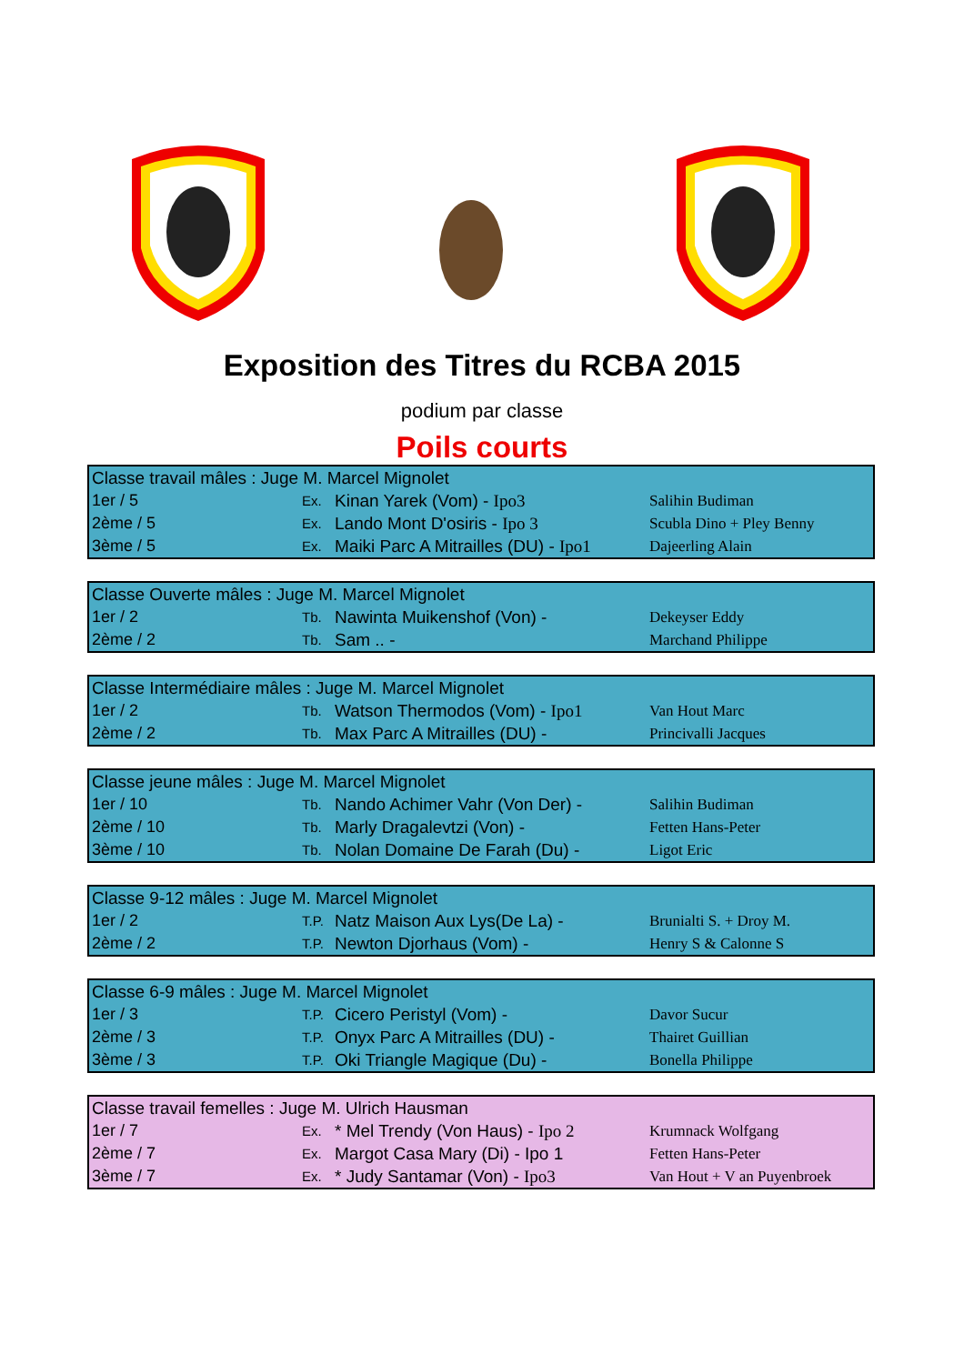Exposition des Titres du RCBA 2015
podium par classe
Poils courts
| Classe travail mâles : Juge M. Marcel Mignolet | | | |
| 1er / 5 | Ex. | Kinan Yarek (Vom) - Ipo3 | Salihin Budiman |
| 2ème / 5 | Ex. | Lando Mont D'osiris - Ipo 3 | Scubla Dino + Pley Benny |
| 3ème / 5 | Ex. | Maiki Parc A Mitrailles (DU) - Ipo1 | Dajeerling Alain |
| Classe Ouverte mâles : Juge M. Marcel Mignolet | | | |
| 1er / 2 | Tb. | Nawinta Muikenshof (Von) - | Dekeyser Eddy |
| 2ème / 2 | Tb. | Sam .. - | Marchand Philippe |
| Classe Intermédiaire mâles : Juge M. Marcel Mignolet | | | |
| 1er / 2 | Tb. | Watson Thermodos (Vom) - Ipo1 | Van Hout Marc |
| 2ème / 2 | Tb. | Max Parc A Mitrailles (DU) - | Princivalli Jacques |
| Classe jeune mâles : Juge M. Marcel Mignolet | | | |
| 1er / 10 | Tb. | Nando Achimer Vahr (Von Der) - | Salihin Budiman |
| 2ème / 10 | Tb. | Marly Dragalevtzi (Von) - | Fetten Hans-Peter |
| 3ème / 10 | Tb. | Nolan Domaine De Farah (Du) - | Ligot Eric |
| Classe 9-12 mâles : Juge M. Marcel Mignolet | | | |
| 1er / 2 | T.P. | Natz Maison Aux Lys(De La) - | Brunialti S. + Droy M. |
| 2ème / 2 | T.P. | Newton Djorhaus (Vom) - | Henry S & Calonne S |
| Classe 6-9 mâles : Juge M. Marcel Mignolet | | | |
| 1er / 3 | T.P. | Cicero Peristyl (Vom) - | Davor Sucur |
| 2ème / 3 | T.P. | Onyx Parc A Mitrailles (DU) - | Thairet Guillian |
| 3ème / 3 | T.P. | Oki Triangle Magique (Du) - | Bonella Philippe |
| Classe travail femelles : Juge M. Ulrich Hausman | | | |
| 1er / 7 | Ex. | * Mel Trendy (Von Haus) - Ipo 2 | Krumnack Wolfgang |
| 2ème / 7 | Ex. | Margot Casa Mary (Di) - Ipo 1 | Fetten Hans-Peter |
| 3ème / 7 | Ex. | * Judy Santamar (Von) - Ipo3 | Van Hout + V an Puyenbroek |